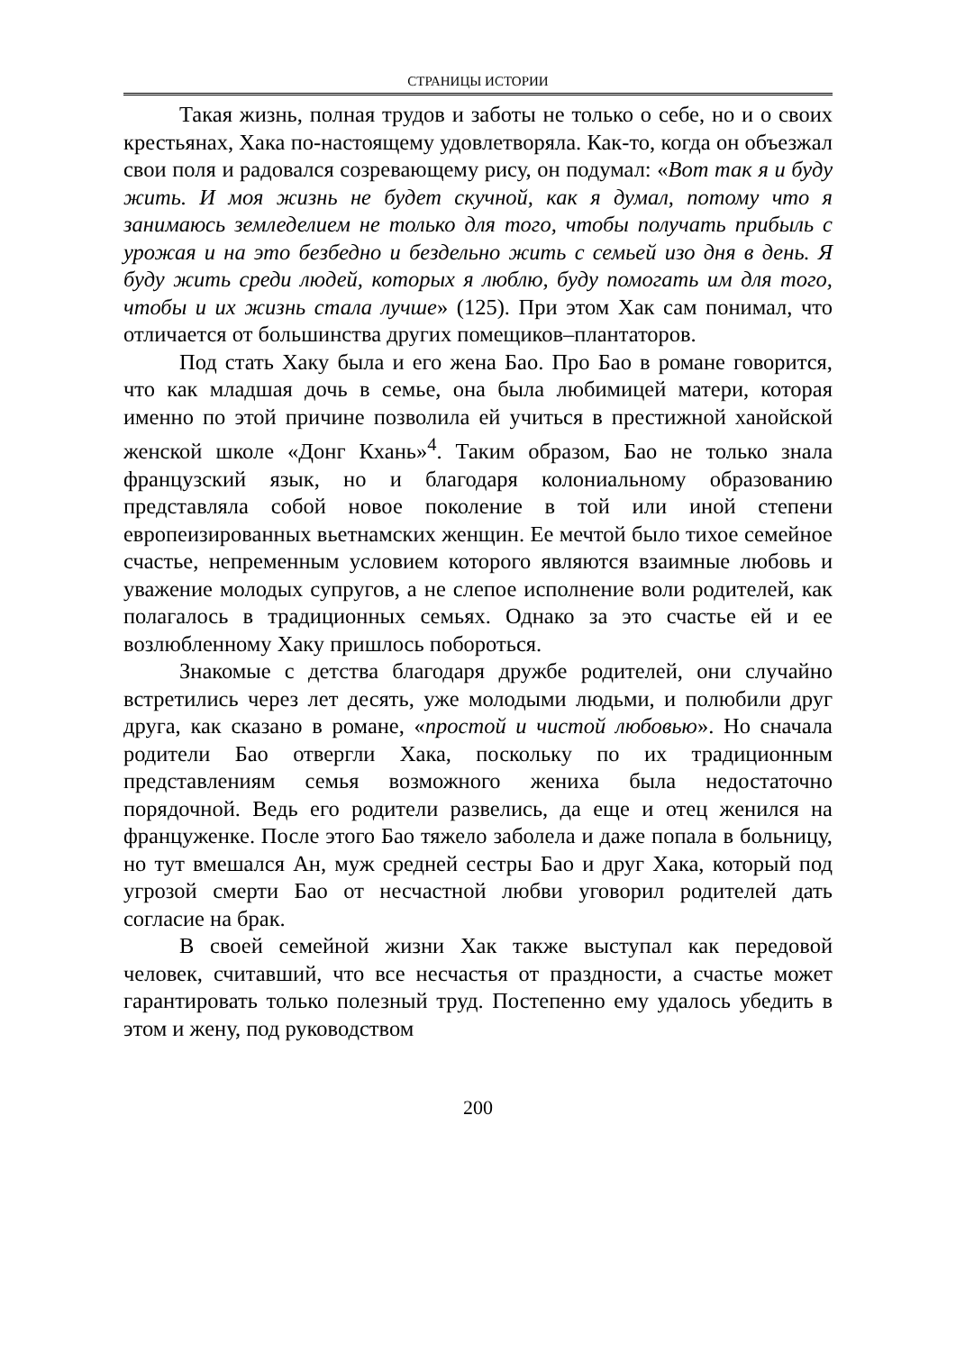СТРАНИЦЫ ИСТОРИИ
Такая жизнь, полная трудов и заботы не только о себе, но и о своих крестьянах, Хака по-настоящему удовлетворяла. Как-то, когда он объезжал свои поля и радовался созревающему рису, он подумал: «Вот так я и буду жить. И моя жизнь не будет скучной, как я думал, потому что я занимаюсь земледелием не только для того, чтобы получать прибыль с урожая и на это безбедно и бездельно жить с семьей изо дня в день. Я буду жить среди людей, которых я люблю, буду помогать им для того, чтобы и их жизнь стала лучше» (125). При этом Хак сам понимал, что отличается от большинства других помещиков–плантаторов.
Под стать Хаку была и его жена Бао. Про Бао в романе говорится, что как младшая дочь в семье, она была любимицей матери, которая именно по этой причине позволила ей учиться в престижной ханойской женской школе «Донг Кхань»<sup>4</sup>. Таким образом, Бао не только знала французский язык, но и благодаря колониальному образованию представляла собой новое поколение в той или иной степени европеизированных вьетнамских женщин. Ее мечтой было тихое семейное счастье, непременным условием которого являются взаимные любовь и уважение молодых супругов, а не слепое исполнение воли родителей, как полагалось в традиционных семьях. Однако за это счастье ей и ее возлюбленному Хаку пришлось побороться.
Знакомые с детства благодаря дружбе родителей, они случайно встретились через лет десять, уже молодыми людьми, и полюбили друг друга, как сказано в романе, «простой и чистой любовью». Но сначала родители Бао отвергли Хака, поскольку по их традиционным представлениям семья возможного жениха была недостаточно порядочной. Ведь его родители развелись, да еще и отец женился на француженке. После этого Бао тяжело заболела и даже попала в больницу, но тут вмешался Ан, муж средней сестры Бао и друг Хака, который под угрозой смерти Бао от несчастной любви уговорил родителей дать согласие на брак.
В своей семейной жизни Хак также выступал как передовой человек, считавший, что все несчастья от праздности, а счастье может гарантировать только полезный труд. Постепенно ему удалось убедить в этом и жену, под руководством
200